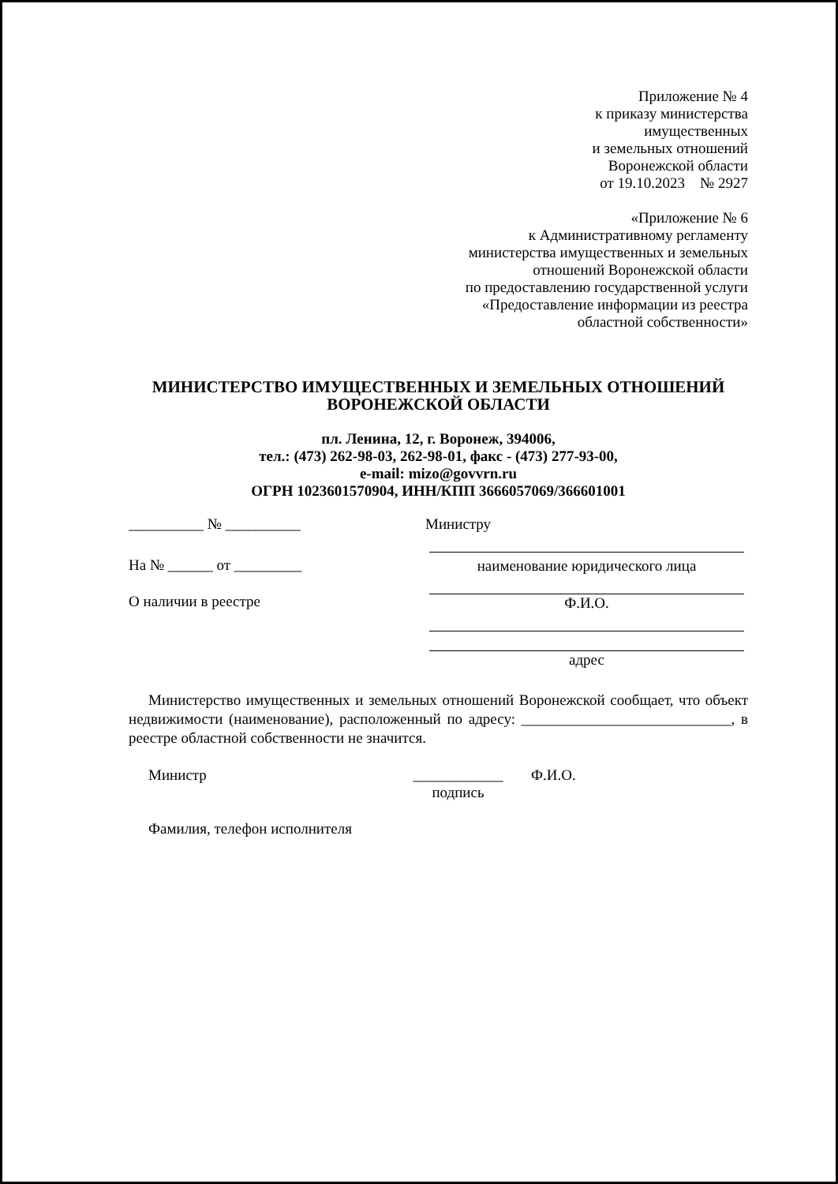Приложение № 4
к приказу министерства
имущественных
и земельных отношений
Воронежской области
от 19.10.2023 № 2927
«Приложение № 6
к Административному регламенту
министерства имущественных и земельных
отношений Воронежской области
по предоставлению государственной услуги
«Предоставление информации из реестра
областной собственности»
МИНИСТЕРСТВО ИМУЩЕСТВЕННЫХ И ЗЕМЕЛЬНЫХ ОТНОШЕНИЙ
ВОРОНЕЖСКОЙ ОБЛАСТИ
пл. Ленина, 12, г. Воронеж, 394006,
тел.: (473) 262-98-03, 262-98-01, факс - (473) 277-93-00,
e-mail: mizo@govvrn.ru
ОГРН 1023601570904, ИНН/КПП 3666057069/366601001
__________ № __________
На № ______ от _________
О наличии в реестре
Министру
наименование юридического лица
Ф.И.О.
адрес
Министерство имущественных и земельных отношений Воронежской сообщает, что объект недвижимости (наименование), расположенный по адресу: ____________________________, в реестре областной собственности не значится.
Министр ____________
подпись Ф.И.О.
Фамилия, телефон исполнителя